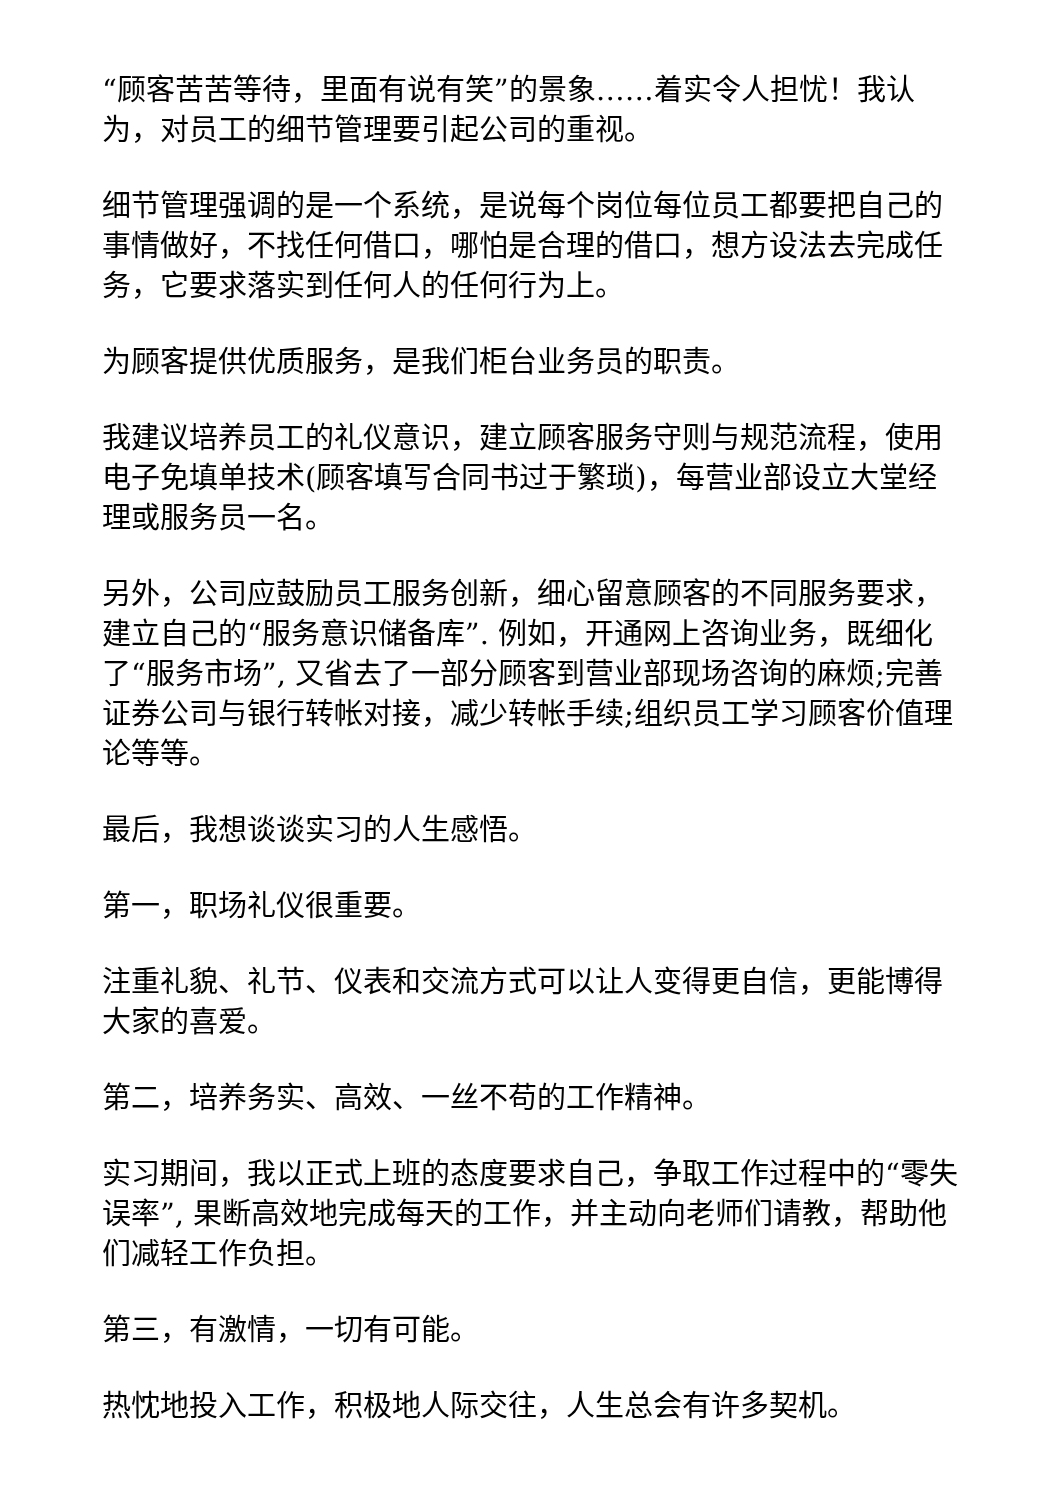“顾客苦苦等待，里面有说有笑”的景象……着实令人担忧！我认为，对员工的细节管理要引起公司的重视。
细节管理强调的是一个系统，是说每个岗位每位员工都要把自己的事情做好，不找任何借口，哪怕是合理的借口，想方设法去完成任务，它要求落实到任何人的任何行为上。
为顾客提供优质服务，是我们柜台业务员的职责。
我建议培养员工的礼仪意识，建立顾客服务守则与规范流程，使用电子免填单技术(顾客填写合同书过于繁琐)，每营业部设立大堂经理或服务员一名。
另外，公司应鼓励员工服务创新，细心留意顾客的不同服务要求，建立自己的“服务意识储备库”. 例如，开通网上咨询业务，既细化了“服务市场”, 又省去了一部分顾客到营业部现场咨询的麻烦;完善证券公司与银行转帐对接，减少转帐手续;组织员工学习顾客价值理论等等。
最后，我想谈谈实习的人生感悟。
第一，职场礼仪很重要。
注重礼貌、礼节、仪表和交流方式可以让人变得更自信，更能博得大家的喜爱。
第二，培养务实、高效、一丝不苟的工作精神。
实习期间，我以正式上班的态度要求自己，争取工作过程中的“零失误率”, 果断高效地完成每天的工作，并主动向老师们请教，帮助他们减轻工作负担。
第三，有激情，一切有可能。
热忱地投入工作，积极地人际交往，人生总会有许多契机。